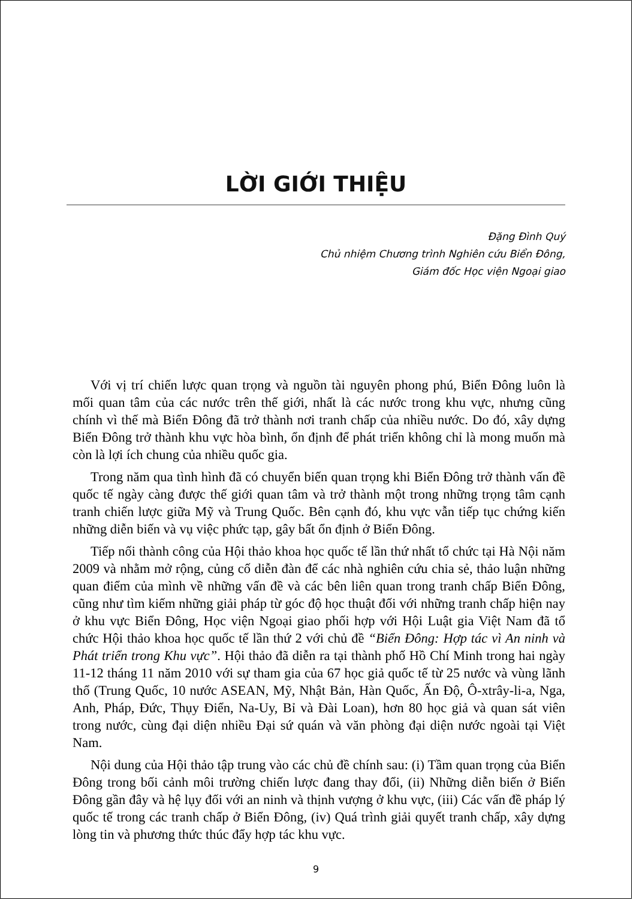LỜI GIỚI THIỆU
Đặng Đình Quý
Chủ nhiệm Chương trình Nghiên cứu Biển Đông,
Giám đốc Học viện Ngoại giao
Với vị trí chiến lược quan trọng và nguồn tài nguyên phong phú, Biển Đông luôn là mối quan tâm của các nước trên thế giới, nhất là các nước trong khu vực, nhưng cũng chính vì thế mà Biển Đông đã trở thành nơi tranh chấp của nhiều nước. Do đó, xây dựng Biển Đông trở thành khu vực hòa bình, ổn định để phát triển không chỉ là mong muốn mà còn là lợi ích chung của nhiều quốc gia.
Trong năm qua tình hình đã có chuyển biến quan trọng khi Biển Đông trở thành vấn đề quốc tế ngày càng được thế giới quan tâm và trở thành một trong những trọng tâm cạnh tranh chiến lược giữa Mỹ và Trung Quốc. Bên cạnh đó, khu vực vẫn tiếp tục chứng kiến những diễn biến và vụ việc phức tạp, gây bất ổn định ở Biển Đông.
Tiếp nối thành công của Hội thảo khoa học quốc tế lần thứ nhất tổ chức tại Hà Nội năm 2009 và nhằm mở rộng, củng cố diễn đàn để các nhà nghiên cứu chia sẻ, thảo luận những quan điểm của mình về những vấn đề và các bên liên quan trong tranh chấp Biển Đông, cũng như tìm kiếm những giải pháp từ góc độ học thuật đối với những tranh chấp hiện nay ở khu vực Biển Đông, Học viện Ngoại giao phối hợp với Hội Luật gia Việt Nam đã tổ chức Hội thảo khoa học quốc tế lần thứ 2 với chủ đề “Biển Đông: Hợp tác vì An ninh và Phát triển trong Khu vực”. Hội thảo đã diễn ra tại thành phố Hồ Chí Minh trong hai ngày 11-12 tháng 11 năm 2010 với sự tham gia của 67 học giả quốc tế từ 25 nước và vùng lãnh thổ (Trung Quốc, 10 nước ASEAN, Mỹ, Nhật Bản, Hàn Quốc, Ấn Độ, Ô-xtrây-li-a, Nga, Anh, Pháp, Đức, Thụy Điển, Na-Uy, Bỉ và Đài Loan), hơn 80 học giả và quan sát viên trong nước, cùng đại diện nhiều Đại sứ quán và văn phòng đại diện nước ngoài tại Việt Nam.
Nội dung của Hội thảo tập trung vào các chủ đề chính sau: (i) Tầm quan trọng của Biển Đông trong bối cảnh môi trường chiến lược đang thay đổi, (ii) Những diễn biến ở Biển Đông gần đây và hệ lụy đối với an ninh và thịnh vượng ở khu vực, (iii) Các vấn đề pháp lý quốc tế trong các tranh chấp ở Biển Đông, (iv) Quá trình giải quyết tranh chấp, xây dựng lòng tin và phương thức thúc đẩy hợp tác khu vực.
9